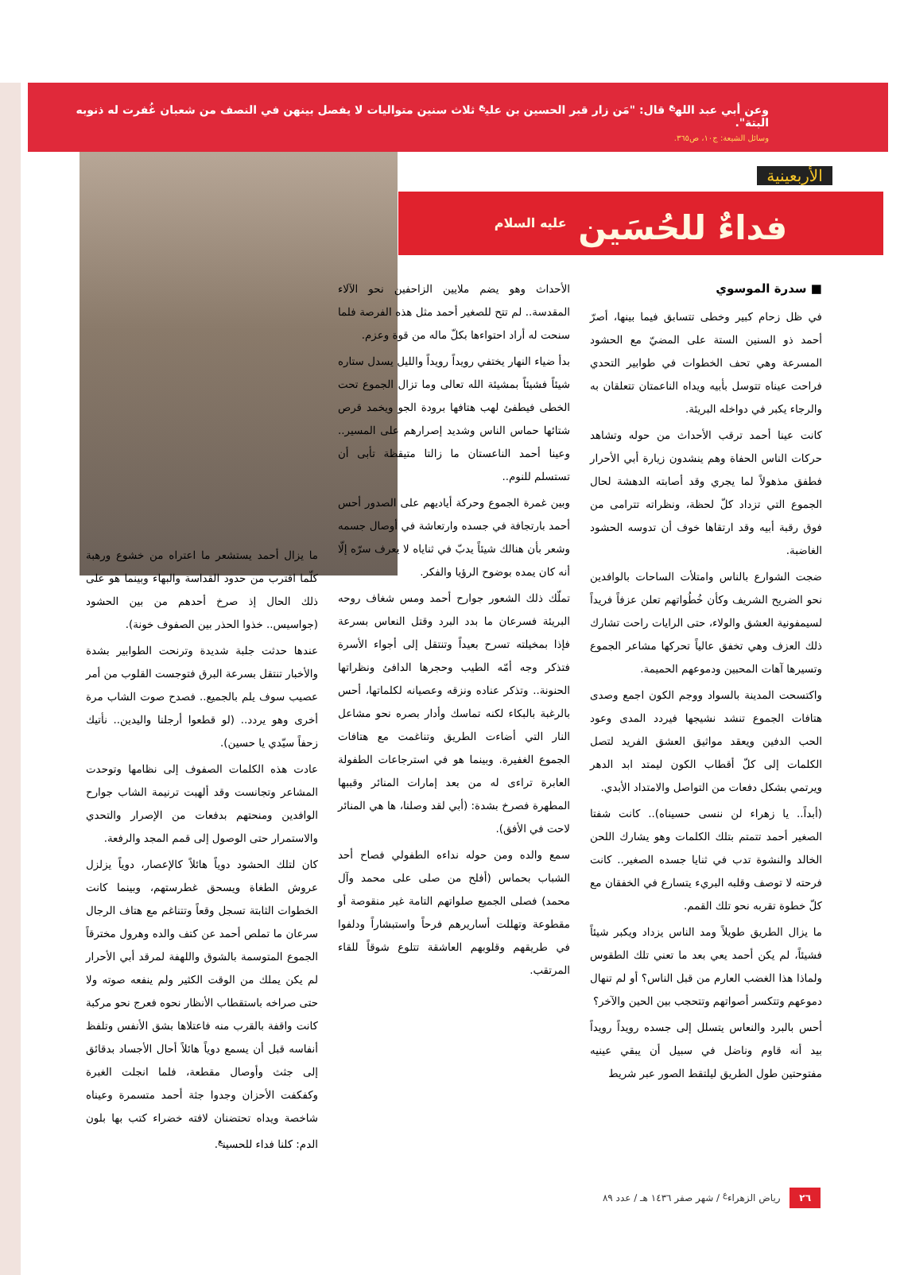وعن أبي عبد الله<sup>ع</sup> قال: "مَن زار قبر الحسين بن علي<sup>ع</sup> ثلاث سنين متواليات لا يفصل بينهن في النصف من شعبان غُفرت له ذنوبه البتة".
وسائل الشيعة: ج١٠، ص٣٦٥.
الأربعينية
فداءٌ للحُسَين <sup>عليه السلام</sup>
■ سدرة الموسوي
في ظل زحام كبير وخطى تتسابق فيما بينها، أصرّ أحمد ذو السنين الستة على المضيّ مع الحشود المسرعة وهي تحف الخطوات في طوابير التحدي فراحت عيناه تتوسل بأبيه ويداه الناعمتان تتعلقان به والرجاء يكبر في دواخله البريئة.
كانت عينا أحمد ترقب الأحداث من حوله وتشاهد حركات الناس الحفاة وهم ينشدون زيارة أبي الأحرار فطفق مذهولاً لما يجري وقد أصابته الدهشة لحال الجموع التي تزداد كلّ لحظة، ونظراته تترامى من فوق رقبة أبيه وقد ارتقاها خوف أن تدوسه الحشود الغاضبة.
ضجت الشوارع بالناس وامتلأت الساحات بالوافدين نحو الضريح الشريف وكأن خُطُواتهم تعلن عزفاً فريداً لسيمفونية العشق والولاء، حتى الرايات راحت تشارك ذلك العزف وهي تخفق عالياً تحركها مشاعر الجموع وتسيرها آهات المحبين ودموعهم الحميمة.
واكتسحت المدينة بالسواد ووجم الكون اجمع وصدى هتافات الجموع تنشد نشيجها فيردد المدى وعود الحب الدفين ويعقد مواثيق العشق الفريد لتصل الكلمات إلى كلّ أقطاب الكون ليمتد ابد الدهر ويرتمي بشكل دفعات من التواصل والامتداد الأبدي.
(أبداً.. يا زهراء لن ننسى حسيناه).. كانت شفتا الصغير أحمد تتمتم بتلك الكلمات وهو يشارك اللحن الخالد والنشوة تدب في ثنايا جسده الصغير.. كانت فرحته لا توصف وقلبه البريء يتسارع في الخفقان مع كلّ خطوة تقربه نحو تلك القمم.
ما يزال الطريق طويلاً ومد الناس يزداد ويكبر شيئاً فشيئاً، لم يكن أحمد يعي بعد ما تعني تلك الطقوس ولماذا هذا الغضب العارم من قبل الناس؟ أو لم تنهال دموعهم وتتكسر أصواتهم وتتحجب بين الحين والآخر؟
أحس بالبرد والنعاس يتسلل إلى جسده رويداً رويداً بيد أنه قاوم وناضل في سبيل أن يبقي عينيه مفتوحتين طول الطريق ليلتقط الصور عبر شريط
الأحداث وهو يضم ملايين الزاحفين نحو الآلاء المقدسة.. لم تتح للصغير أحمد مثل هذه الفرصة فلما سنحت له أراد احتواءها بكلّ ماله من قوة وعزم.
بدأ ضياء النهار يختفي رويداً رويداً والليل يسدل ستاره شيئاً فشيئاً بمشيئة الله تعالى وما تزال الجموع تحت الخطى فيطفئ لهب هتافها برودة الجو ويخمد قرص شتائها حماس الناس وشديد إصرارهم على المسير.. وعينا أحمد الناعستان ما زالتا متيقظة تأبى أن تستسلم للنوم..
وبين غمرة الجموع وحركة أياديهم على الصدور أحس أحمد بارتجافة في جسده وارتعاشة في أوصال جسمه وشعر بأن هنالك شيئاً يدبّ في ثناياه لا يعرف سرّه إلّا أنه كان يمده بوضوح الرؤيا والفكر.
تملّك ذلك الشعور جوارح أحمد ومس شغاف روحه البريئة فسرعان ما بدد البرد وقتل النعاس بسرعة فإذا بمخيلته تسرح بعيداً وتنتقل إلى أجواء الأسرة فتذكر وجه أمّه الطيب وحجرها الدافئ ونظراتها الحنونة.. وتذكر عناده ونزقه وعصيانه لكلماتها، أحس بالرغبة بالبكاء لكنه تماسك وأدار بصره نحو مشاعل النار التي أضاءت الطريق وتناغمت مع هتافات الجموع الغفيرة. وبينما هو في استرجاعات الطفولة العابرة تراءى له من بعد إمارات المنائر وقببها المطهرة فصرخ بشدة: (أبي لقد وصلنا، ها هي المنائر لاحت في الأفق).
سمع والده ومن حوله نداءه الطفولي فصاح أحد الشباب بحماس (أفلح من صلى على محمد وآل محمد) فصلى الجميع صلواتهم التامة غير منقوصة أو مقطوعة وتهللت أساريرهم فرحاً واستبشاراً ودلفوا في طريقهم وقلوبهم العاشقة تتلوع شوقاً للقاء المرتقب.
ما يزال أحمد يستشعر ما اعتراه من خشوع ورهبة كلّما اقترب من حدود القداسة والبهاء وبينما هو على ذلك الحال إذ صرخ أحدهم من بين الحشود (جواسيس.. خذوا الحذر بين الصفوف خونة).
عندها حدثت جلبة شديدة وترنحت الطوابير بشدة والأخبار تنتقل بسرعة البرق فتوجست القلوب من أمر عصيب سوف يلم بالجميع.. فصدح صوت الشاب مرة أخرى وهو يردد.. (لو قطعوا أرجلنا واليدين.. نأتيك زحفاً سيّدي يا حسين).
عادت هذه الكلمات الصفوف إلى نظامها وتوحدت المشاعر وتجانست وقد ألهبت ترنيمة الشاب جوارح الوافدين ومنحتهم بدفعات من الإصرار والتحدي والاستمرار حتى الوصول إلى قمم المجد والرفعة.
كان لتلك الحشود دوياً هائلاً كالإعصار، دوياً يزلزل عروش الطغاة ويسحق غطرستهم، وبينما كانت الخطوات الثابتة تسجل وقعاً وتتناغم مع هتاف الرجال سرعان ما تملص أحمد عن كتف والده وهرول مخترقاً الجموع المتوسمة بالشوق واللهفة لمرقد أبي الأحرار لم يكن يملك من الوقت الكثير ولم ينفعه صوته ولا حتى صراخه باستقطاب الأنظار نحوه فعرج نحو مركبة كانت واقفة بالقرب منه فاعتلاها بشق الأنفس وتلفظ أنفاسه قبل أن يسمع دوياً هائلاً أحال الأجساد بدقائق إلى جثث وأوصال مقطعة، فلما انجلت الغبرة وكفكفت الأحزان وجدوا جثة أحمد متسمرة وعيناه شاخصة ويداه تحتضنان لافته خضراء كتب بها بلون الدم: كلنا فداء للحسين<sup>ع</sup>.
٢٦ رياض الزهراء<sup>ع</sup> / شهر صفر ١٤٣٦ هـ / عدد ٨٩